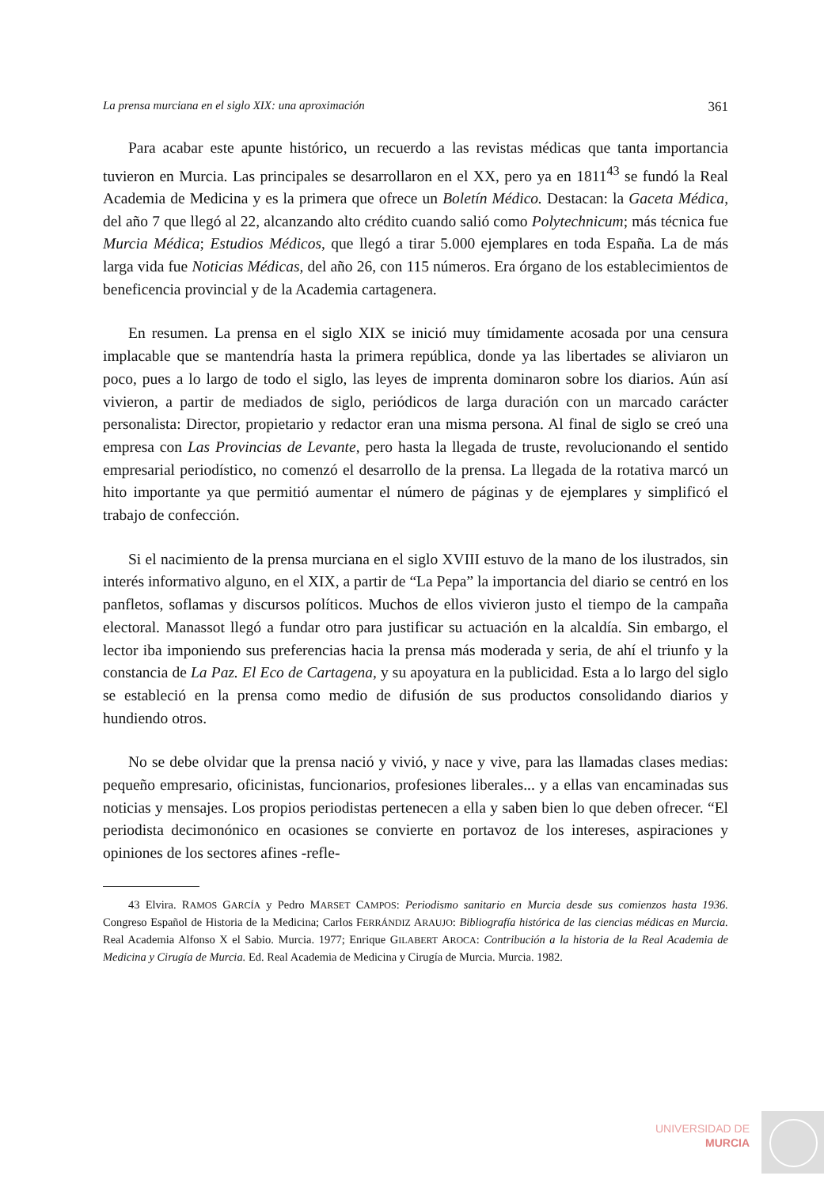La prensa murciana en el siglo XIX: una aproximación 361
Para acabar este apunte histórico, un recuerdo a las revistas médicas que tanta importancia tuvieron en Murcia. Las principales se desarrollaron en el XX, pero ya en 1811<sup>43</sup> se fundó la Real Academia de Medicina y es la primera que ofrece un Boletín Médico. Destacan: la Gaceta Médica, del año 7 que llegó al 22, alcanzando alto crédito cuando salió como Polytechnicum; más técnica fue Murcia Médica; Estudios Médicos, que llegó a tirar 5.000 ejemplares en toda España. La de más larga vida fue Noticias Médicas, del año 26, con 115 números. Era órgano de los establecimientos de beneficencia provincial y de la Academia cartagenera.
En resumen. La prensa en el siglo XIX se inició muy tímidamente acosada por una censura implacable que se mantendría hasta la primera república, donde ya las libertades se aliviaron un poco, pues a lo largo de todo el siglo, las leyes de imprenta dominaron sobre los diarios. Aún así vivieron, a partir de mediados de siglo, periódicos de larga duración con un marcado carácter personalista: Director, propietario y redactor eran una misma persona. Al final de siglo se creó una empresa con Las Provincias de Levante, pero hasta la llegada de truste, revolucionando el sentido empresarial periodístico, no comenzó el desarrollo de la prensa. La llegada de la rotativa marcó un hito importante ya que permitió aumentar el número de páginas y de ejemplares y simplificó el trabajo de confección.
Si el nacimiento de la prensa murciana en el siglo XVIII estuvo de la mano de los ilustrados, sin interés informativo alguno, en el XIX, a partir de “La Pepa” la importancia del diario se centró en los panfletos, soflamas y discursos políticos. Muchos de ellos vivieron justo el tiempo de la campaña electoral. Manassot llegó a fundar otro para justificar su actuación en la alcaldía. Sin embargo, el lector iba imponiendo sus preferencias hacia la prensa más moderada y seria, de ahí el triunfo y la constancia de La Paz. El Eco de Cartagena, y su apoyatura en la publicidad. Esta a lo largo del siglo se estableció en la prensa como medio de difusión de sus productos consolidando diarios y hundiendo otros.
No se debe olvidar que la prensa nació y vivió, y nace y vive, para las llamadas clases medias: pequeño empresario, oficinistas, funcionarios, profesiones liberales... y a ellas van encaminadas sus noticias y mensajes. Los propios periodistas pertenecen a ella y saben bien lo que deben ofrecer. “El periodista decimonónico en ocasiones se convierte en portavoz de los intereses, aspiraciones y opiniones de los sectores afines -refle-
43 Elvira. RAMOS GARCÍA y Pedro MARSET CAMPOS: Periodismo sanitario en Murcia desde sus comienzos hasta 1936. Congreso Español de Historia de la Medicina; Carlos FERRÁNDIZ ARAUJO: Bibliografía histórica de las ciencias médicas en Murcia. Real Academia Alfonso X el Sabio. Murcia. 1977; Enrique GILABERT AROCA: Contribución a la historia de la Real Academia de Medicina y Cirugía de Murcia. Ed. Real Academia de Medicina y Cirugía de Murcia. Murcia. 1982.
UNIVERSIDAD DE
MURCIA